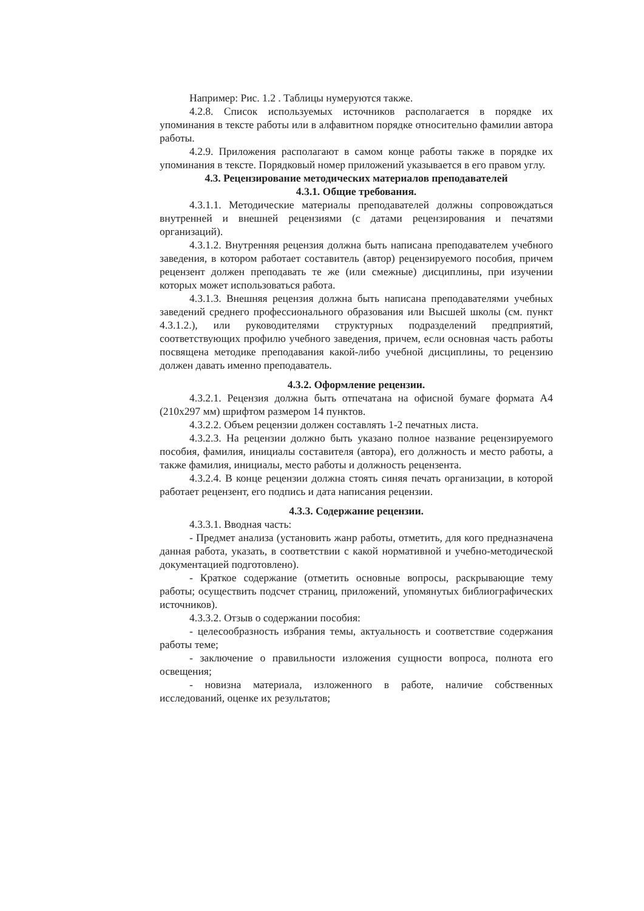Например: Рис. 1.2 . Таблицы нумеруются также.
4.2.8. Список используемых источников располагается в порядке их упоминания в тексте работы или в алфавитном порядке относительно фамилии автора работы.
4.2.9. Приложения располагают в самом конце работы также в порядке их упоминания в тексте. Порядковый номер приложений указывается в его правом углу.
4.3. Рецензирование методических материалов преподавателей
4.3.1. Общие требования.
4.3.1.1. Методические материалы преподавателей должны сопровождаться внутренней и внешней рецензиями (с датами рецензирования и печатями организаций).
4.3.1.2. Внутренняя рецензия должна быть написана преподавателем учебного заведения, в котором работает составитель (автор) рецензируемого пособия, причем рецензент должен преподавать те же (или смежные) дисциплины, при изучении которых может использоваться работа.
4.3.1.3. Внешняя рецензия должна быть написана преподавателями учебных заведений среднего профессионального образования или Высшей школы (см. пункт 4.3.1.2.), или руководителями структурных подразделений предприятий, соответствующих профилю учебного заведения, причем, если основная часть работы посвящена методике преподавания какой-либо учебной дисциплины, то рецензию должен давать именно преподаватель.
4.3.2. Оформление рецензии.
4.3.2.1. Рецензия должна быть отпечатана на офисной бумаге формата А4 (210х297 мм) шрифтом размером 14 пунктов.
4.3.2.2. Объем рецензии должен составлять 1-2 печатных листа.
4.3.2.3. На рецензии должно быть указано полное название рецензируемого пособия, фамилия, инициалы составителя (автора), его должность и место работы, а также фамилия, инициалы, место работы и должность рецензента.
4.3.2.4. В конце рецензии должна стоять синяя печать организации, в которой работает рецензент, его подпись и дата написания рецензии.
4.3.3. Содержание рецензии.
4.3.3.1. Вводная часть:
- Предмет анализа (установить жанр работы, отметить, для кого предназначена данная работа, указать, в соответствии с какой нормативной и учебно-методической документацией подготовлено).
- Краткое содержание (отметить основные вопросы, раскрывающие тему работы; осуществить подсчет страниц, приложений, упомянутых библиографических источников).
4.3.3.2. Отзыв о содержании пособия:
- целесообразность избрания темы, актуальность и соответствие содержания работы теме;
- заключение о правильности изложения сущности вопроса, полнота его освещения;
- новизна материала, изложенного в работе, наличие собственных исследований, оценке их результатов;